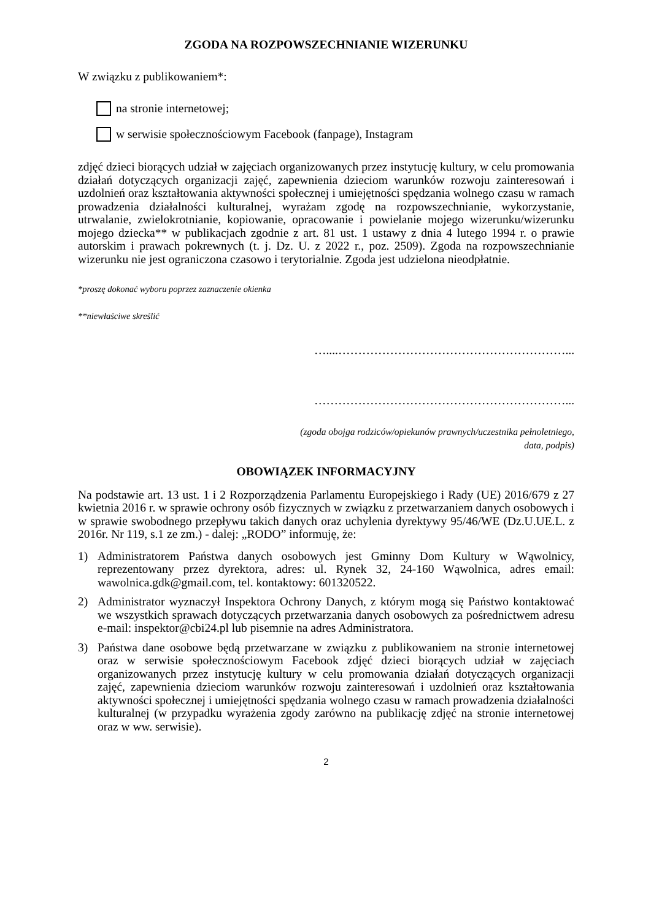ZGODA NA ROZPOWSZECHNIANIE WIZERUNKU
W związku z publikowaniem*:
na stronie internetowej;
w serwisie społecznościowym Facebook (fanpage), Instagram
zdjęć dzieci biorących udział w zajęciach organizowanych przez instytucję kultury, w celu promowania działań dotyczących organizacji zajęć, zapewnienia dzieciom warunków rozwoju zainteresowań i uzdolnień oraz kształtowania aktywności społecznej i umiejętności spędzania wolnego czasu w ramach prowadzenia działalności kulturalnej, wyrażam zgodę na rozpowszechnianie, wykorzystanie, utrwalanie, zwielokrotnianie, kopiowanie, opracowanie i powielanie mojego wizerunku/wizerunku mojego dziecka** w publikacjach zgodnie z art. 81 ust. 1 ustawy z dnia 4 lutego 1994 r. o prawie autorskim i prawach pokrewnych (t. j. Dz. U. z 2022 r., poz. 2509). Zgoda na rozpowszechnianie wizerunku nie jest ograniczona czasowo i terytorialnie. Zgoda jest udzielona nieodpłatnie.
*proszę dokonać wyboru poprzez zaznaczenie okienka
**niewłaściwe skreślić
…....…………………………………………………...
………………………………………………………...
(zgoda obojga rodziców/opiekunów prawnych/uczestnika pełnoletniego,
data, podpis)
OBOWIĄZEK INFORMACYJNY
Na podstawie art. 13 ust. 1 i 2 Rozporządzenia Parlamentu Europejskiego i Rady (UE) 2016/679 z 27 kwietnia 2016 r. w sprawie ochrony osób fizycznych w związku z przetwarzaniem danych osobowych i w sprawie swobodnego przepływu takich danych oraz uchylenia dyrektywy 95/46/WE (Dz.U.UE.L. z 2016r. Nr 119, s.1 ze zm.) - dalej: „RODO” informuję, że:
1) Administratorem Państwa danych osobowych jest Gminny Dom Kultury w Wąwolnicy, reprezentowany przez dyrektora, adres: ul. Rynek 32, 24-160 Wąwolnica, adres email: wawolnica.gdk@gmail.com, tel. kontaktowy: 601320522.
2) Administrator wyznaczył Inspektora Ochrony Danych, z którym mogą się Państwo kontaktować we wszystkich sprawach dotyczących przetwarzania danych osobowych za pośrednictwem adresu e-mail: inspektor@cbi24.pl lub pisemnie na adres Administratora.
3) Państwa dane osobowe będą przetwarzane w związku z publikowaniem na stronie internetowej oraz w serwisie społecznościowym Facebook zdjęć dzieci biorących udział w zajęciach organizowanych przez instytucję kultury w celu promowania działań dotyczących organizacji zajęć, zapewnienia dzieciom warunków rozwoju zainteresowań i uzdolnień oraz kształtowania aktywności społecznej i umiejętności spędzania wolnego czasu w ramach prowadzenia działalności kulturalnej (w przypadku wyrażenia zgody zarówno na publikację zdjęć na stronie internetowej oraz w ww. serwisie).
2